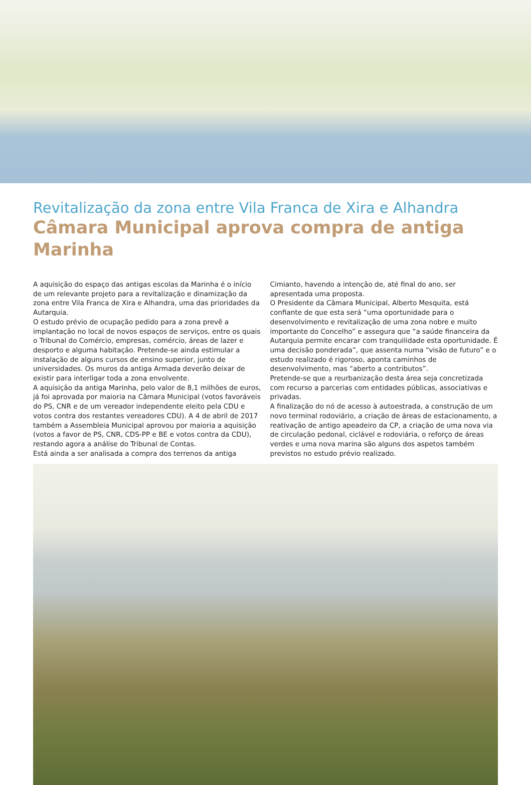Revitalização da zona entre Vila Franca de Xira e Alhandra
Câmara Municipal aprova compra de antiga Marinha
A aquisição do espaço das antigas escolas da Marinha é o início de um relevante projeto para a revitalização e dinamização da zona entre Vila Franca de Xira e Alhandra, uma das prioridades da Autarquia.
O estudo prévio de ocupação pedido para a zona prevê a implantação no local de novos espaços de serviços, entre os quais o Tribunal do Comércio, empresas, comércio, áreas de lazer e desporto e alguma habitação. Pretende-se ainda estimular a instalação de alguns cursos de ensino superior, junto de universidades. Os muros da antiga Armada deverão deixar de existir para interligar toda a zona envolvente.
A aquisição da antiga Marinha, pelo valor de 8,1 milhões de euros, já foi aprovada por maioria na Câmara Municipal (votos favoráveis do PS, CNR e de um vereador independente eleito pela CDU e votos contra dos restantes vereadores CDU). A 4 de abril de 2017 também a Assembleia Municipal aprovou por maioria a aquisição (votos a favor de PS, CNR, CDS-PP e BE e votos contra da CDU), restando agora a análise do Tribunal de Contas.
Está ainda a ser analisada a compra dos terrenos da antiga
Cimianto, havendo a intenção de, até final do ano, ser apresentada uma proposta.
O Presidente da Câmara Municipal, Alberto Mesquita, está confiante de que esta será “uma oportunidade para o desenvolvimento e revitalização de uma zona nobre e muito importante do Concelho” e assegura que “a saúde financeira da Autarquia permite encarar com tranquilidade esta oportunidade. É uma decisão ponderada”, que assenta numa “visão de futuro” e o estudo realizado é rigoroso, aponta caminhos de desenvolvimento, mas “aberto a contributos”.
Pretende-se que a reurbanização desta área seja concretizada com recurso a parcerias com entidades públicas, associativas e privadas.
A finalização do nó de acesso à autoestrada, a construção de um novo terminal rodoviário, a criação de áreas de estacionamento, a reativação de antigo apeadeiro da CP, a criação de uma nova via de circulação pedonal, ciclável e rodoviária, o reforço de áreas verdes e uma nova marina são alguns dos aspetos também previstos no estudo prévio realizado.